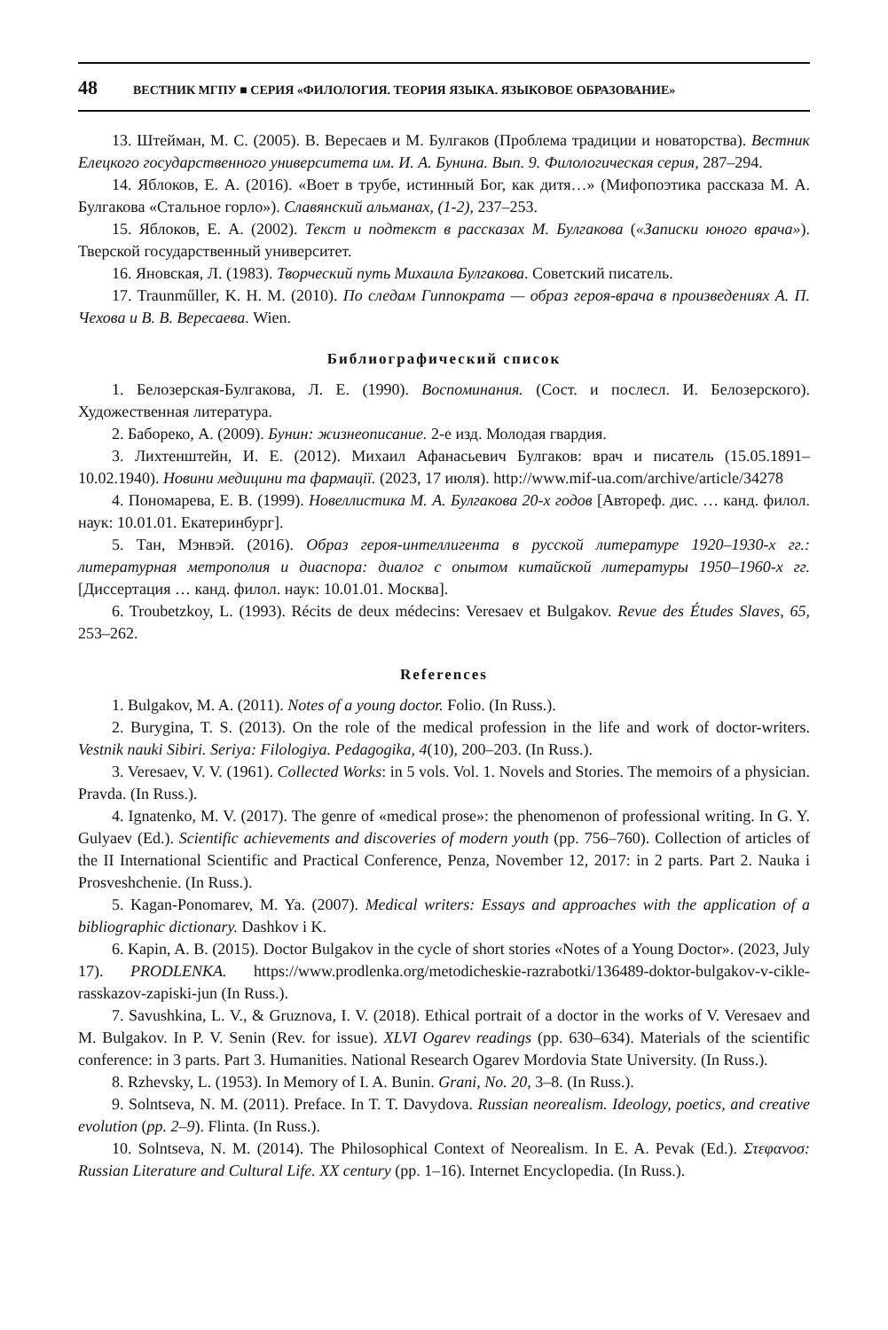48 ВЕСТНИК МГПУ ■ СЕРИЯ «ФИЛОЛОГИЯ. ТЕОРИЯ ЯЗЫКА. ЯЗЫКОВОЕ ОБРАЗОВАНИЕ»
13. Штейман, М. С. (2005). В. Вересаев и М. Булгаков (Проблема традиции и новаторства). Вестник Елецкого государственного университета им. И. А. Бунина. Вып. 9. Филологическая серия, 287–294.
14. Яблоков, Е. А. (2016). «Воет в трубе, истинный Бог, как дитя…» (Мифопоэтика рассказа М. А. Булгакова «Стальное горло»). Славянский альманах, (1-2), 237–253.
15. Яблоков, Е. А. (2002). Текст и подтекст в рассказах М. Булгакова («Записки юного врача»). Тверской государственный университет.
16. Яновская, Л. (1983). Творческий путь Михаила Булгакова. Советский писатель.
17. Traunműller, K. H. M. (2010). По следам Гиппократа — образ героя-врача в произведениях А. П. Чехова и В. В. Вересаева. Wien.
Библиографический список
1. Белозерская-Булгакова, Л. Е. (1990). Воспоминания. (Сост. и послесл. И. Белозерского). Художественная литература.
2. Бабореко, А. (2009). Бунин: жизнеописание. 2-е изд. Молодая гвардия.
3. Лихтенштейн, И. Е. (2012). Михаил Афанасьевич Булгаков: врач и писатель (15.05.1891–10.02.1940). Новини медицини та фармації. (2023, 17 июля). http://www.mif-ua.com/archive/article/34278
4. Пономарева, Е. В. (1999). Новеллистика М. А. Булгакова 20-х годов [Автореф. дис. … канд. филол. наук: 10.01.01. Екатеринбург].
5. Тан, Мэнвэй. (2016). Образ героя-интеллигента в русской литературе 1920–1930-х гг.: литературная метрополия и диаспора: диалог с опытом китайской литературы 1950–1960-х гг. [Диссертация … канд. филол. наук: 10.01.01. Москва].
6. Troubetzkoy, L. (1993). Récits de deux médecins: Veresaev et Bulgakov. Revue des Études Slaves, 65, 253–262.
References
1. Bulgakov, M. A. (2011). Notes of a young doctor. Folio. (In Russ.).
2. Burygina, T. S. (2013). On the role of the medical profession in the life and work of doctor-writers. Vestnik nauki Sibiri. Seriya: Filologiya. Pedagogika, 4(10), 200–203. (In Russ.).
3. Veresaev, V. V. (1961). Collected Works: in 5 vols. Vol. 1. Novels and Stories. The memoirs of a physician. Pravda. (In Russ.).
4. Ignatenko, M. V. (2017). The genre of «medical prose»: the phenomenon of professional writing. In G. Y. Gulyaev (Ed.). Scientific achievements and discoveries of modern youth (pp. 756–760). Collection of articles of the II International Scientific and Practical Conference, Penza, November 12, 2017: in 2 parts. Part 2. Nauka i Prosveshchenie. (In Russ.).
5. Kagan-Ponomarev, M. Ya. (2007). Medical writers: Essays and approaches with the application of a bibliographic dictionary. Dashkov i K.
6. Kapin, A. B. (2015). Doctor Bulgakov in the cycle of short stories «Notes of a Young Doctor». (2023, July 17). PRODLENKA. https://www.prodlenka.org/metodicheskie-razrabotki/136489-doktor-bulgakov-v-cikle-rasskazov-zapiski-jun (In Russ.).
7. Savushkina, L. V., & Gruznova, I. V. (2018). Ethical portrait of a doctor in the works of V. Veresaev and M. Bulgakov. In P. V. Senin (Rev. for issue). XLVI Ogarev readings (pp. 630–634). Materials of the scientific conference: in 3 parts. Part 3. Humanities. National Research Ogarev Mordovia State University. (In Russ.).
8. Rzhevsky, L. (1953). In Memory of I. A. Bunin. Grani, No. 20, 3–8. (In Russ.).
9. Solntseva, N. M. (2011). Preface. In T. T. Davydova. Russian neorealism. Ideology, poetics, and creative evolution (pp. 2–9). Flinta. (In Russ.).
10. Solntseva, N. M. (2014). The Philosophical Context of Neorealism. In E. A. Pevak (Ed.). Στεφανοσ: Russian Literature and Cultural Life. XX century (pp. 1–16). Internet Encyclopedia. (In Russ.).